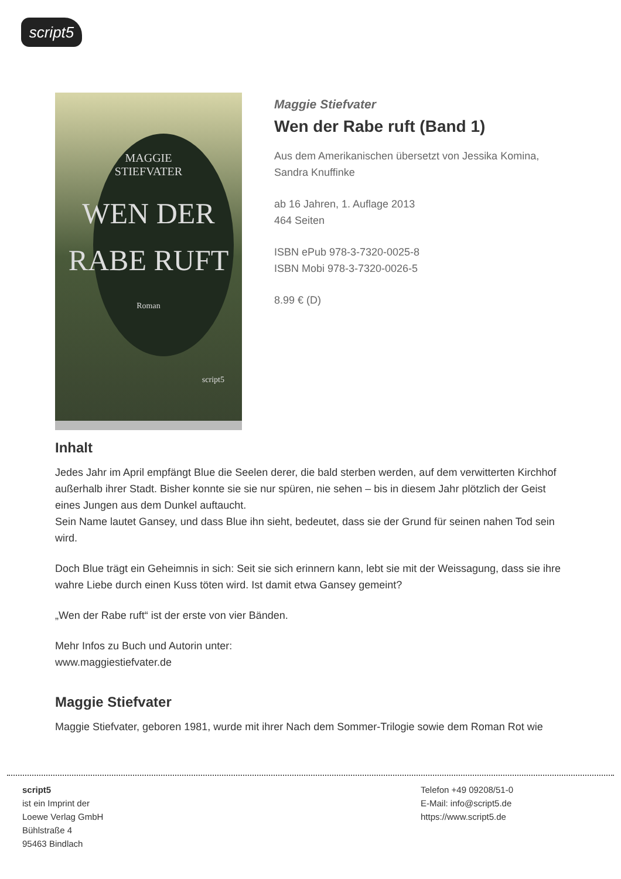script5
MAGGIE
STIEFVATER
WEN DER
RABE RUFT
Roman
script5
Maggie Stiefvater
Wen der Rabe ruft (Band 1)
Aus dem Amerikanischen übersetzt von Jessika Komina, Sandra Knuffinke
ab 16 Jahren, 1. Auflage 2013
464 Seiten
ISBN ePub 978-3-7320-0025-8
ISBN Mobi 978-3-7320-0026-5
8.99 € (D)
Inhalt
Jedes Jahr im April empfängt Blue die Seelen derer, die bald sterben werden, auf dem verwitterten Kirchhof außerhalb ihrer Stadt. Bisher konnte sie sie nur spüren, nie sehen – bis in diesem Jahr plötzlich der Geist eines Jungen aus dem Dunkel auftaucht.
Sein Name lautet Gansey, und dass Blue ihn sieht, bedeutet, dass sie der Grund für seinen nahen Tod sein wird.
Doch Blue trägt ein Geheimnis in sich: Seit sie sich erinnern kann, lebt sie mit der Weissagung, dass sie ihre wahre Liebe durch einen Kuss töten wird. Ist damit etwa Gansey gemeint?
„Wen der Rabe ruft“ ist der erste von vier Bänden.
Mehr Infos zu Buch und Autorin unter:
www.maggiestiefvater.de
Maggie Stiefvater
Maggie Stiefvater, geboren 1981, wurde mit ihrer Nach dem Sommer-Trilogie sowie dem Roman Rot wie
script5
ist ein Imprint der
Loewe Verlag GmbH
Bühlstraße 4
95463 Bindlach
Telefon +49 09208/51-0
E-Mail: info@script5.de
https://www.script5.de